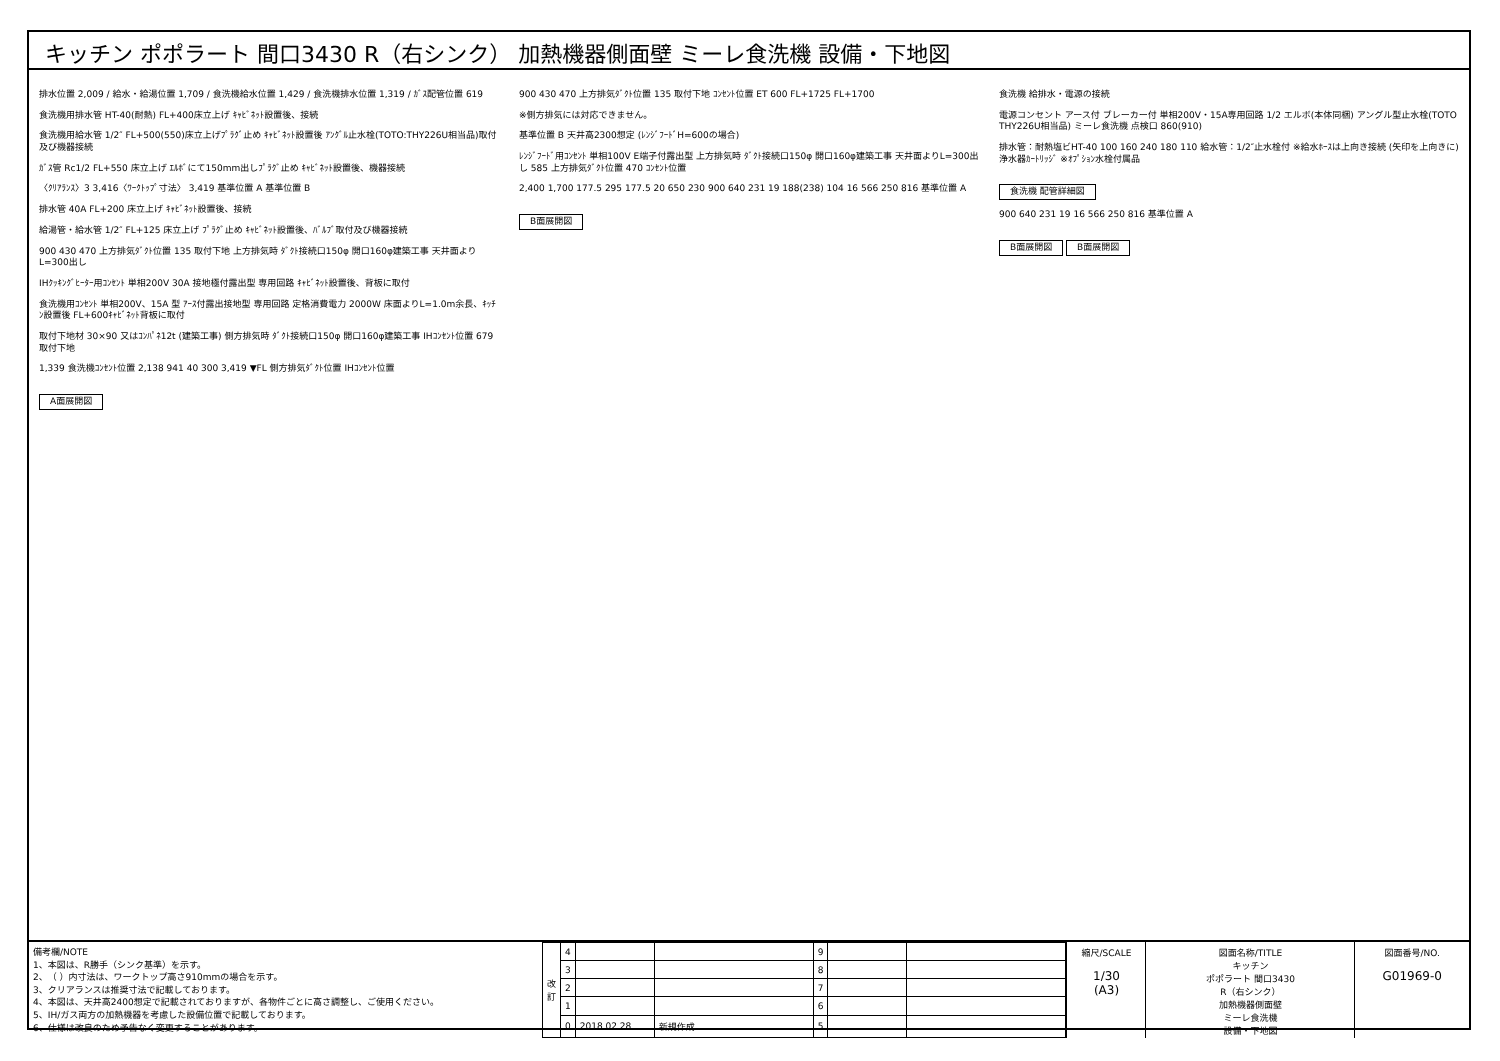キッチン ポポラート 間口3430 R（右シンク） 加熱機器側面壁 ミーレ食洗機 設備・下地図
排水位置 2,009 / 給水・給湯位置 1,709 / 食洗機給水位置 1,429 / 食洗機排水位置 1,319 / ｶﾞｽ配管位置 619
食洗機用排水管 HT-40(耐熱) FL+400床立上げ ｷｬﾋﾞﾈｯﾄ設置後、接続
食洗機用給水管 1/2″ FL+500(550)床立上げﾌﾟﾗｸﾞ止め ｷｬﾋﾞﾈｯﾄ設置後 ｱﾝｸﾞﾙ止水栓(TOTO:THY226U相当品)取付 及び機器接続
ｶﾞｽ管 Rc1/2 FL+550 床立上げ ｴﾙﾎﾞにて150mm出しﾌﾟﾗｸﾞ止め ｷｬﾋﾞﾈｯﾄ設置後、機器接続
〈ｸﾘｱﾗﾝｽ〉3 3,416〈ﾜｰｸﾄｯﾌﾟ寸法〉 3,419 基準位置 A 基準位置 B
排水管 40A FL+200 床立上げ ｷｬﾋﾞﾈｯﾄ設置後、接続
給湯管・給水管 1/2″ FL+125 床立上げ ﾌﾟﾗｸﾞ止め ｷｬﾋﾞﾈｯﾄ設置後、ﾊﾞﾙﾌﾞ取付及び機器接続
900 430 470 上方排気ﾀﾞｸﾄ位置 135 取付下地 上方排気時 ﾀﾞｸﾄ接続口150φ 開口160φ建築工事 天井面よりL=300出し
IHｸｯｷﾝｸﾞﾋｰﾀｰ用ｺﾝｾﾝﾄ 単相200V 30A 接地極付露出型 専用回路 ｷｬﾋﾞﾈｯﾄ設置後、背板に取付
食洗機用ｺﾝｾﾝﾄ 単相200V、15A 型 ｱｰｽ付露出接地型 専用回路 定格消費電力 2000W 床面よりL=1.0m余長、ｷｯﾁﾝ設置後 FL+600ｷｬﾋﾞﾈｯﾄ背板に取付
取付下地材 30×90 又はｺﾝﾊﾟﾈ12t (建築工事) 側方排気時 ﾀﾞｸﾄ接続口150φ 開口160φ建築工事 IHｺﾝｾﾝﾄ位置 679 取付下地
1,339 食洗機ｺﾝｾﾝﾄ位置 2,138 941 40 300 3,419 ▼FL 側方排気ﾀﾞｸﾄ位置 IHｺﾝｾﾝﾄ位置
A面展開図
900 430 470 上方排気ﾀﾞｸﾄ位置 135 取付下地 ｺﾝｾﾝﾄ位置 ET 600 FL+1725 FL+1700
※側方排気には対応できません。
基準位置 B 天井高2300想定 (ﾚﾝｼﾞﾌｰﾄﾞH=600の場合)
ﾚﾝｼﾞﾌｰﾄﾞ用ｺﾝｾﾝﾄ 単相100V E端子付露出型 上方排気時 ﾀﾞｸﾄ接続口150φ 開口160φ建築工事 天井面よりL=300出し 585 上方排気ﾀﾞｸﾄ位置 470 ｺﾝｾﾝﾄ位置
2,400 1,700 177.5 295 177.5 20 650 230 900 640 231 19 188(238) 104 16 566 250 816 基準位置 A
B面展開図
食洗機 給排水・電源の接続
電源コンセント アース付 ブレーカー付 単相200V・15A専用回路 1/2 エルボ(本体同梱) アングル型止水栓(TOTO THY226U相当品) ミーレ食洗機 点検口 860(910)
排水管：耐熱塩ビHT-40 100 160 240 180 110 給水管：1/2″止水栓付 ※給水ﾎｰｽは上向き接続 (矢印を上向きに) 浄水器ｶｰﾄﾘｯｼﾞ ※ｵﾌﾟｼｮﾝ水栓付属品
食洗機 配管詳細図
900 640 231 19 16 566 250 816 基準位置 A
B面展開図 B面展開図
備考欄/NOTE
1、本図は、R勝手（シンク基準）を示す。
2、（ ）内寸法は、ワークトップ高さ910mmの場合を示す。
3、クリアランスは推奨寸法で記載しております。
4、本図は、天井高2400想定で記載されておりますが、各物件ごとに高さ調整し、ご使用ください。
5、IH/ガス両方の加熱機器を考慮した設備位置で記載しております。
6、仕様は改良のため予告なく変更することがあります。
| 改 訂 | 4 | | | 9 | | |
| | 3 | | | 8 | | |
| | 2 | | | 7 | | |
| | 1 | | | 6 | | |
| | 0 | 2018.02.28 | 新規作成 | 5 | | |
縮尺/SCALE
1/30
(A3)
図面名称/TITLE
キッチン
ポポラート 間口3430
R（右シンク）
加熱機器側面壁
ミーレ食洗機
設備・下地図
図面番号/NO.
G01969-0